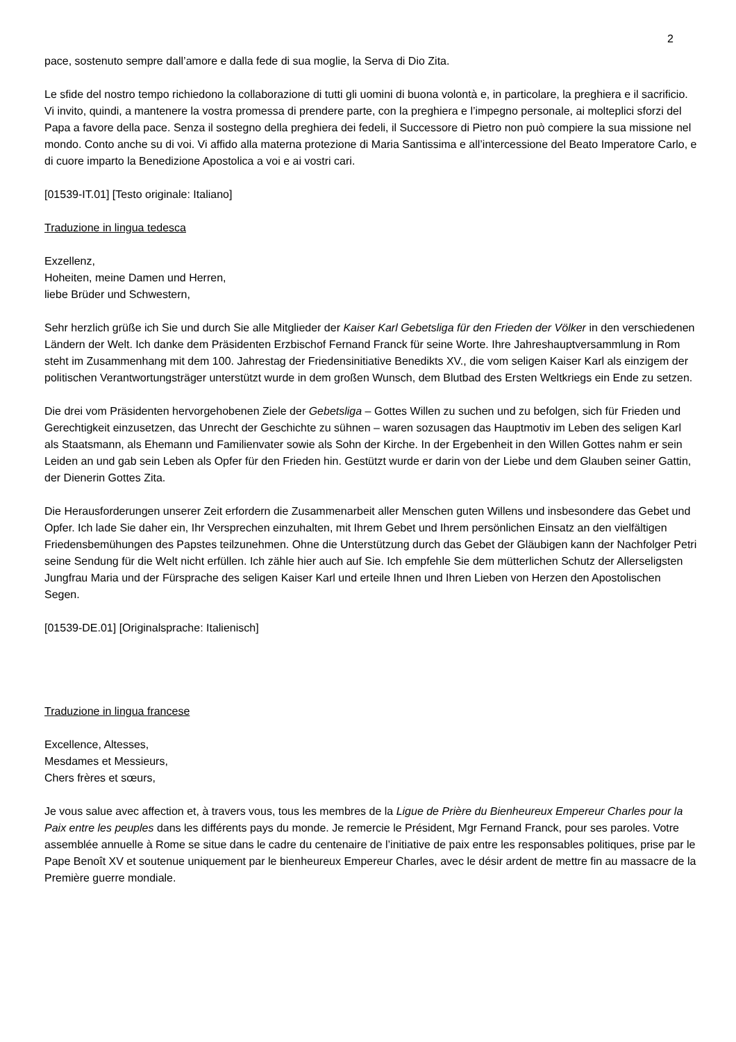2
pace, sostenuto sempre dall’amore e dalla fede di sua moglie, la Serva di Dio Zita.
Le sfide del nostro tempo richiedono la collaborazione di tutti gli uomini di buona volontà e, in particolare, la preghiera e il sacrificio. Vi invito, quindi, a mantenere la vostra promessa di prendere parte, con la preghiera e l’impegno personale, ai molteplici sforzi del Papa a favore della pace. Senza il sostegno della preghiera dei fedeli, il Successore di Pietro non può compiere la sua missione nel mondo. Conto anche su di voi. Vi affido alla materna protezione di Maria Santissima e all’intercessione del Beato Imperatore Carlo, e di cuore imparto la Benedizione Apostolica a voi e ai vostri cari.
[01539-IT.01] [Testo originale: Italiano]
Traduzione in lingua tedesca
Exzellenz,
Hoheiten, meine Damen und Herren,
liebe Brüder und Schwestern,
Sehr herzlich grüße ich Sie und durch Sie alle Mitglieder der Kaiser Karl Gebetsliga für den Frieden der Völker in den verschiedenen Ländern der Welt. Ich danke dem Präsidenten Erzbischof Fernand Franck für seine Worte. Ihre Jahreshauptversammlung in Rom steht im Zusammenhang mit dem 100. Jahrestag der Friedensinitiative Benedikts XV., die vom seligen Kaiser Karl als einzigem der politischen Verantwortungsträger unterstützt wurde in dem großen Wunsch, dem Blutbad des Ersten Weltkriegs ein Ende zu setzen.
Die drei vom Präsidenten hervorgehobenen Ziele der Gebetsliga – Gottes Willen zu suchen und zu befolgen, sich für Frieden und Gerechtigkeit einzusetzen, das Unrecht der Geschichte zu sühnen – waren sozusagen das Hauptmotiv im Leben des seligen Karl als Staatsmann, als Ehemann und Familienvater sowie als Sohn der Kirche. In der Ergebenheit in den Willen Gottes nahm er sein Leiden an und gab sein Leben als Opfer für den Frieden hin. Gestützt wurde er darin von der Liebe und dem Glauben seiner Gattin, der Dienerin Gottes Zita.
Die Herausforderungen unserer Zeit erfordern die Zusammenarbeit aller Menschen guten Willens und insbesondere das Gebet und Opfer. Ich lade Sie daher ein, Ihr Versprechen einzuhalten, mit Ihrem Gebet und Ihrem persönlichen Einsatz an den vielfältigen Friedensbemühungen des Papstes teilzunehmen. Ohne die Unterstützung durch das Gebet der Gläubigen kann der Nachfolger Petri seine Sendung für die Welt nicht erfüllen. Ich zähle hier auch auf Sie. Ich empfehle Sie dem mütterlichen Schutz der Allerseligsten Jungfrau Maria und der Fürsprache des seligen Kaiser Karl und erteile Ihnen und Ihren Lieben von Herzen den Apostolischen Segen.
[01539-DE.01] [Originalsprache: Italienisch]
Traduzione in lingua francese
Excellence, Altesses,
Mesdames et Messieurs,
Chers frères et sœurs,
Je vous salue avec affection et, à travers vous, tous les membres de la Ligue de Prière du Bienheureux Empereur Charles pour la Paix entre les peuples dans les différents pays du monde. Je remercie le Président, Mgr Fernand Franck, pour ses paroles. Votre assemblée annuelle à Rome se situe dans le cadre du centenaire de l’initiative de paix entre les responsables politiques, prise par le Pape Benoît XV et soutenue uniquement par le bienheureux Empereur Charles, avec le désir ardent de mettre fin au massacre de la Première guerre mondiale.